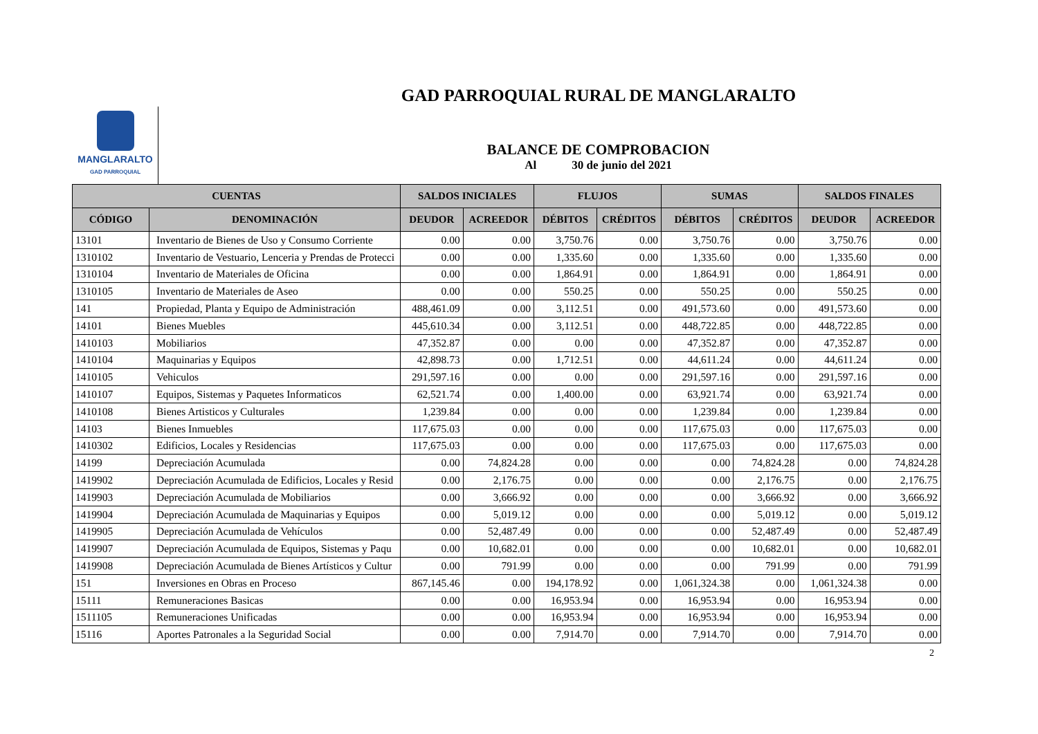GAD PARROQUIAL RURAL DE MANGLARALTO
MANGLARALTO
GAD PARROQUIAL
BALANCE DE COMPROBACION
Al 30 de junio del 2021
| CUENTAS | | SALDOS INICIALES | | FLUJOS | | SUMAS | | SALDOS FINALES | |
| --- | --- | --- | --- | --- | --- | --- | --- | --- | --- |
| CÓDIGO | DENOMINACIÓN | DEUDOR | ACREEDOR | DÉBITOS | CRÉDITOS | DÉBITOS | CRÉDITOS | DEUDOR | ACREEDOR |
| 13101 | Inventario de Bienes de Uso y Consumo Corriente | 0.00 | 0.00 | 3,750.76 | 0.00 | 3,750.76 | 0.00 | 3,750.76 | 0.00 |
| 1310102 | Inventario de Vestuario, Lenceria y Prendas de Protecci | 0.00 | 0.00 | 1,335.60 | 0.00 | 1,335.60 | 0.00 | 1,335.60 | 0.00 |
| 1310104 | Inventario de Materiales de Oficina | 0.00 | 0.00 | 1,864.91 | 0.00 | 1,864.91 | 0.00 | 1,864.91 | 0.00 |
| 1310105 | Inventario de Materiales de Aseo | 0.00 | 0.00 | 550.25 | 0.00 | 550.25 | 0.00 | 550.25 | 0.00 |
| 141 | Propiedad, Planta y Equipo de Administración | 488,461.09 | 0.00 | 3,112.51 | 0.00 | 491,573.60 | 0.00 | 491,573.60 | 0.00 |
| 14101 | Bienes Muebles | 445,610.34 | 0.00 | 3,112.51 | 0.00 | 448,722.85 | 0.00 | 448,722.85 | 0.00 |
| 1410103 | Mobiliarios | 47,352.87 | 0.00 | 0.00 | 0.00 | 47,352.87 | 0.00 | 47,352.87 | 0.00 |
| 1410104 | Maquinarias y Equipos | 42,898.73 | 0.00 | 1,712.51 | 0.00 | 44,611.24 | 0.00 | 44,611.24 | 0.00 |
| 1410105 | Vehiculos | 291,597.16 | 0.00 | 0.00 | 0.00 | 291,597.16 | 0.00 | 291,597.16 | 0.00 |
| 1410107 | Equipos, Sistemas y Paquetes Informaticos | 62,521.74 | 0.00 | 1,400.00 | 0.00 | 63,921.74 | 0.00 | 63,921.74 | 0.00 |
| 1410108 | Bienes Artisticos y Culturales | 1,239.84 | 0.00 | 0.00 | 0.00 | 1,239.84 | 0.00 | 1,239.84 | 0.00 |
| 14103 | Bienes Inmuebles | 117,675.03 | 0.00 | 0.00 | 0.00 | 117,675.03 | 0.00 | 117,675.03 | 0.00 |
| 1410302 | Edificios, Locales y Residencias | 117,675.03 | 0.00 | 0.00 | 0.00 | 117,675.03 | 0.00 | 117,675.03 | 0.00 |
| 14199 | Depreciación Acumulada | 0.00 | 74,824.28 | 0.00 | 0.00 | 0.00 | 74,824.28 | 0.00 | 74,824.28 |
| 1419902 | Depreciación Acumulada de Edificios, Locales y Resid | 0.00 | 2,176.75 | 0.00 | 0.00 | 0.00 | 2,176.75 | 0.00 | 2,176.75 |
| 1419903 | Depreciación Acumulada de Mobiliarios | 0.00 | 3,666.92 | 0.00 | 0.00 | 0.00 | 3,666.92 | 0.00 | 3,666.92 |
| 1419904 | Depreciación Acumulada de Maquinarias y Equipos | 0.00 | 5,019.12 | 0.00 | 0.00 | 0.00 | 5,019.12 | 0.00 | 5,019.12 |
| 1419905 | Depreciación Acumulada de Vehículos | 0.00 | 52,487.49 | 0.00 | 0.00 | 0.00 | 52,487.49 | 0.00 | 52,487.49 |
| 1419907 | Depreciación Acumulada de Equipos, Sistemas y Paqu | 0.00 | 10,682.01 | 0.00 | 0.00 | 0.00 | 10,682.01 | 0.00 | 10,682.01 |
| 1419908 | Depreciación Acumulada de Bienes Artísticos y Cultur | 0.00 | 791.99 | 0.00 | 0.00 | 0.00 | 791.99 | 0.00 | 791.99 |
| 151 | Inversiones en Obras en Proceso | 867,145.46 | 0.00 | 194,178.92 | 0.00 | 1,061,324.38 | 0.00 | 1,061,324.38 | 0.00 |
| 15111 | Remuneraciones Basicas | 0.00 | 0.00 | 16,953.94 | 0.00 | 16,953.94 | 0.00 | 16,953.94 | 0.00 |
| 1511105 | Remuneraciones Unificadas | 0.00 | 0.00 | 16,953.94 | 0.00 | 16,953.94 | 0.00 | 16,953.94 | 0.00 |
| 15116 | Aportes Patronales a la Seguridad Social | 0.00 | 0.00 | 7,914.70 | 0.00 | 7,914.70 | 0.00 | 7,914.70 | 0.00 |
2